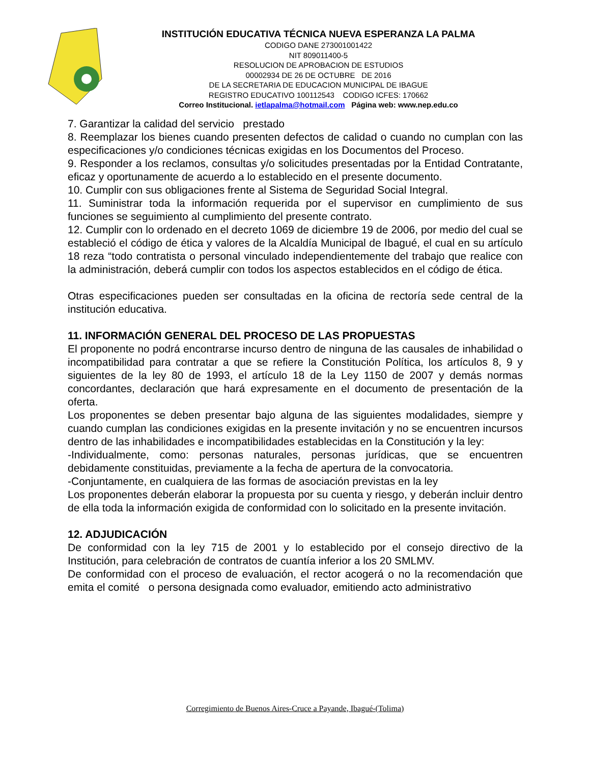INSTITUCIÓN EDUCATIVA TÉCNICA NUEVA ESPERANZA LA PALMA
CODIGO DANE 273001001422
NIT 809011400-5
RESOLUCION DE APROBACION DE ESTUDIOS
00002934 DE 26 DE OCTUBRE DE 2016
DE LA SECRETARIA DE EDUCACION MUNICIPAL DE IBAGUE
REGISTRO EDUCATIVO 100112543 CODIGO ICFES: 170662
Correo Institucional. ietlapalma@hotmail.com Página web: www.nep.edu.co
7. Garantizar la calidad del servicio prestado
8. Reemplazar los bienes cuando presenten defectos de calidad o cuando no cumplan con las especificaciones y/o condiciones técnicas exigidas en los Documentos del Proceso.
9. Responder a los reclamos, consultas y/o solicitudes presentadas por la Entidad Contratante, eficaz y oportunamente de acuerdo a lo establecido en el presente documento.
10. Cumplir con sus obligaciones frente al Sistema de Seguridad Social Integral.
11. Suministrar toda la información requerida por el supervisor en cumplimiento de sus funciones se seguimiento al cumplimiento del presente contrato.
12. Cumplir con lo ordenado en el decreto 1069 de diciembre 19 de 2006, por medio del cual se estableció el código de ética y valores de la Alcaldía Municipal de Ibagué, el cual en su artículo 18 reza “todo contratista o personal vinculado independientemente del trabajo que realice con la administración, deberá cumplir con todos los aspectos establecidos en el código de ética.
Otras especificaciones pueden ser consultadas en la oficina de rectoría sede central de la institución educativa.
11. INFORMACIÓN GENERAL DEL PROCESO DE LAS PROPUESTAS
El proponente no podrá encontrarse incurso dentro de ninguna de las causales de inhabilidad o incompatibilidad para contratar a que se refiere la Constitución Política, los artículos 8, 9 y siguientes de la ley 80 de 1993, el artículo 18 de la Ley 1150 de 2007 y demás normas concordantes, declaración que hará expresamente en el documento de presentación de la oferta.
Los proponentes se deben presentar bajo alguna de las siguientes modalidades, siempre y cuando cumplan las condiciones exigidas en la presente invitación y no se encuentren incursos dentro de las inhabilidades e incompatibilidades establecidas en la Constitución y la ley:
-Individualmente, como: personas naturales, personas jurídicas, que se encuentren debidamente constituidas, previamente a la fecha de apertura de la convocatoria.
-Conjuntamente, en cualquiera de las formas de asociación previstas en la ley
Los proponentes deberán elaborar la propuesta por su cuenta y riesgo, y deberán incluir dentro de ella toda la información exigida de conformidad con lo solicitado en la presente invitación.
12. ADJUDICACIÓN
De conformidad con la ley 715 de 2001 y lo establecido por el consejo directivo de la Institución, para celebración de contratos de cuantía inferior a los 20 SMLMV.
De conformidad con el proceso de evaluación, el rector acogerá o no la recomendación que emita el comité o persona designada como evaluador, emitiendo acto administrativo
Corregimiento de Buenos Aires-Cruce a Payande, Ibagué-(Tolima)